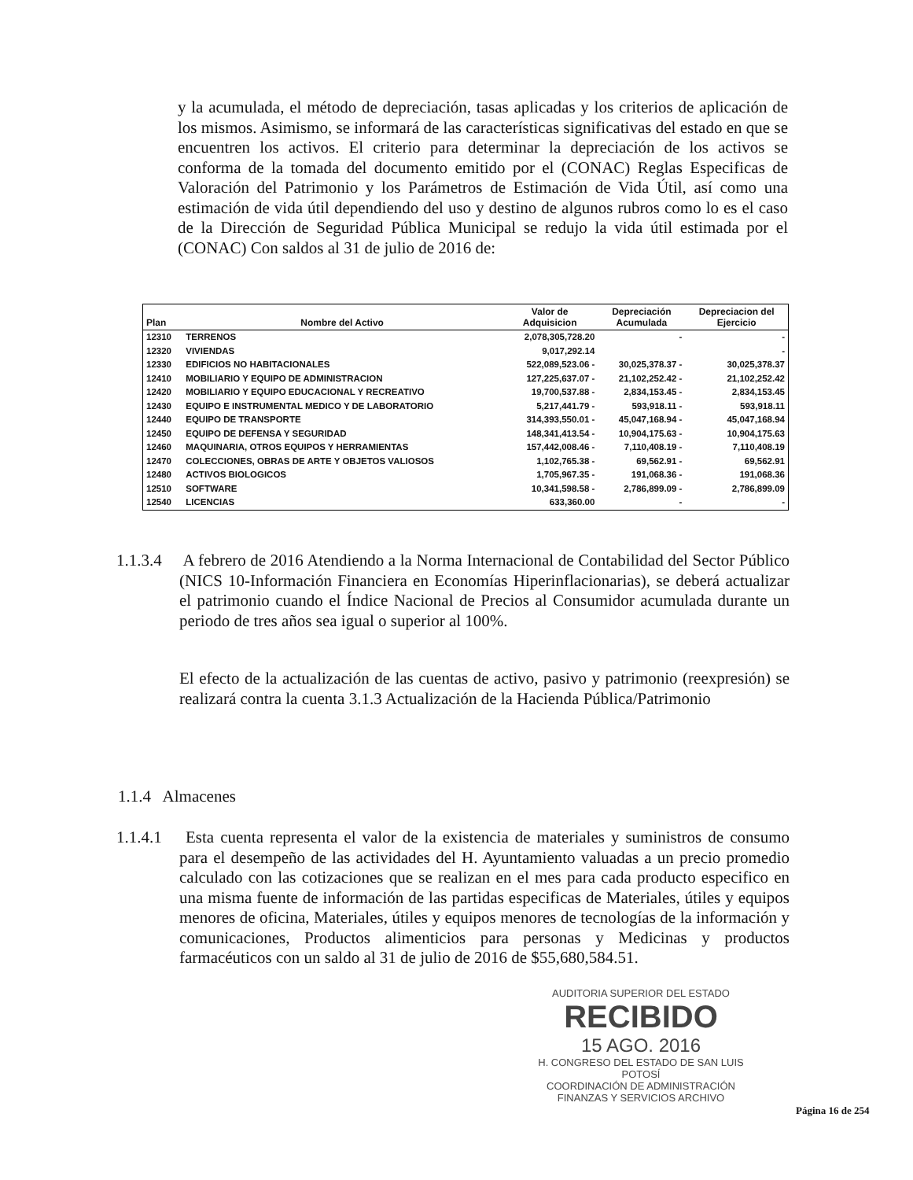y la acumulada, el método de depreciación, tasas aplicadas y los criterios de aplicación de los mismos. Asimismo, se informará de las características significativas del estado en que se encuentren los activos. El criterio para determinar la depreciación de los activos se conforma de la tomada del documento emitido por el (CONAC) Reglas Especificas de Valoración del Patrimonio y los Parámetros de Estimación de Vida Útil, así como una estimación de vida útil dependiendo del uso y destino de algunos rubros como lo es el caso de la Dirección de Seguridad Pública Municipal se redujo la vida útil estimada por el (CONAC) Con saldos al 31 de julio de 2016 de:
| Plan | Nombre del Activo | Valor de Adquisicion | Depreciación Acumulada | Depreciacion del Ejercicio |
| --- | --- | --- | --- | --- |
| 12310 | TERRENOS | 2,078,305,728.20 | - | - |
| 12320 | VIVIENDAS | 9,017,292.14 | | - |
| 12330 | EDIFICIOS NO HABITACIONALES | 522,089,523.06 - | 30,025,378.37 - | 30,025,378.37 |
| 12410 | MOBILIARIO Y EQUIPO DE ADMINISTRACION | 127,225,637.07 - | 21,102,252.42 - | 21,102,252.42 |
| 12420 | MOBILIARIO Y EQUIPO EDUCACIONAL Y RECREATIVO | 19,700,537.88 - | 2,834,153.45 - | 2,834,153.45 |
| 12430 | EQUIPO E INSTRUMENTAL MEDICO Y DE LABORATORIO | 5,217,441.79 - | 593,918.11 - | 593,918.11 |
| 12440 | EQUIPO DE TRANSPORTE | 314,393,550.01 - | 45,047,168.94 - | 45,047,168.94 |
| 12450 | EQUIPO DE DEFENSA Y SEGURIDAD | 148,341,413.54 - | 10,904,175.63 - | 10,904,175.63 |
| 12460 | MAQUINARIA, OTROS EQUIPOS Y HERRAMIENTAS | 157,442,008.46 - | 7,110,408.19 - | 7,110,408.19 |
| 12470 | COLECCIONES, OBRAS DE ARTE Y OBJETOS VALIOSOS | 1,102,765.38 - | 69,562.91 - | 69,562.91 |
| 12480 | ACTIVOS BIOLOGICOS | 1,705,967.35 - | 191,068.36 - | 191,068.36 |
| 12510 | SOFTWARE | 10,341,598.58 - | 2,786,899.09 - | 2,786,899.09 |
| 12540 | LICENCIAS | 633,360.00 | - | - |
1.1.3.4 A febrero de 2016 Atendiendo a la Norma Internacional de Contabilidad del Sector Público (NICS 10-Información Financiera en Economías Hiperinflacionarias), se deberá actualizar el patrimonio cuando el Índice Nacional de Precios al Consumidor acumulada durante un periodo de tres años sea igual o superior al 100%.
El efecto de la actualización de las cuentas de activo, pasivo y patrimonio (reexpresión) se realizará contra la cuenta 3.1.3 Actualización de la Hacienda Pública/Patrimonio
1.1.4 Almacenes
1.1.4.1 Esta cuenta representa el valor de la existencia de materiales y suministros de consumo para el desempeño de las actividades del H. Ayuntamiento valuadas a un precio promedio calculado con las cotizaciones que se realizan en el mes para cada producto especifico en una misma fuente de información de las partidas especificas de Materiales, útiles y equipos menores de oficina, Materiales, útiles y equipos menores de tecnologías de la información y comunicaciones, Productos alimenticios para personas y Medicinas y productos farmacéuticos con un saldo al 31 de julio de 2016 de $55,680,584.51.
AUDITORIA SUPERIOR DEL ESTADO
RECIBIDO
15 AGO. 2016
H. CONGRESO DEL ESTADO DE SAN LUIS POTOSÍ
COORDINACIÓN DE ADMINISTRACIÓN
FINANZAS Y SERVICIOS ARCHIVO
Página 16 de 254